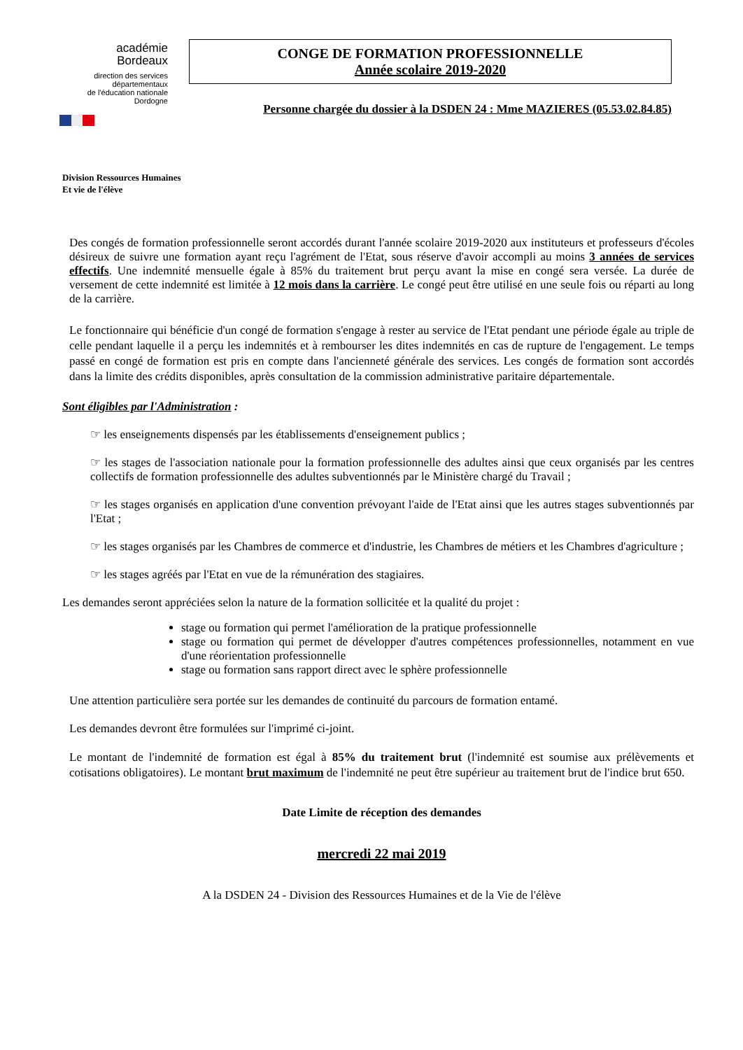académie
Bordeaux
direction des services
départementaux
de l'éducation nationale
Dordogne
CONGE DE FORMATION PROFESSIONNELLE
Année scolaire 2019-2020
Personne chargée du dossier à la DSDEN 24 : Mme MAZIERES (05.53.02.84.85)
Division Ressources Humaines
Et vie de l'élève
Des congés de formation professionnelle seront accordés durant l'année scolaire 2019-2020 aux instituteurs et professeurs d'écoles désireux de suivre une formation ayant reçu l'agrément de l'Etat, sous réserve d'avoir accompli au moins 3 années de services effectifs. Une indemnité mensuelle égale à 85% du traitement brut perçu avant la mise en congé sera versée. La durée de versement de cette indemnité est limitée à 12 mois dans la carrière. Le congé peut être utilisé en une seule fois ou réparti au long de la carrière.
Le fonctionnaire qui bénéficie d'un congé de formation s'engage à rester au service de l'Etat pendant une période égale au triple de celle pendant laquelle il a perçu les indemnités et à rembourser les dites indemnités en cas de rupture de l'engagement. Le temps passé en congé de formation est pris en compte dans l'ancienneté générale des services. Les congés de formation sont accordés dans la limite des crédits disponibles, après consultation de la commission administrative paritaire départementale.
Sont éligibles par l'Administration :
☞ les enseignements dispensés par les établissements d'enseignement publics ;
☞ les stages de l'association nationale pour la formation professionnelle des adultes ainsi que ceux organisés par les centres collectifs de formation professionnelle des adultes subventionnés par le Ministère chargé du Travail ;
☞ les stages organisés en application d'une convention prévoyant l'aide de l'Etat ainsi que les autres stages subventionnés par l'Etat ;
☞ les stages organisés par les Chambres de commerce et d'industrie, les Chambres de métiers et les Chambres d'agriculture ;
☞ les stages agréés par l'Etat en vue de la rémunération des stagiaires.
Les demandes seront appréciées selon la nature de la formation sollicitée et la qualité du projet :
stage ou formation qui permet l'amélioration de la pratique professionnelle
stage ou formation qui permet de développer d'autres compétences professionnelles, notamment en vue d'une réorientation professionnelle
stage ou formation sans rapport direct avec le sphère professionnelle
Une attention particulière sera portée sur les demandes de continuité du parcours de formation entamé.
Les demandes devront être formulées sur l'imprimé ci-joint.
Le montant de l'indemnité de formation est égal à 85% du traitement brut (l'indemnité est soumise aux prélèvements et cotisations obligatoires). Le montant brut maximum de l'indemnité ne peut être supérieur au traitement brut de l'indice brut 650.
Date Limite de réception des demandes
mercredi 22 mai 2019
A la DSDEN 24 - Division des Ressources Humaines et de la Vie de l'élève